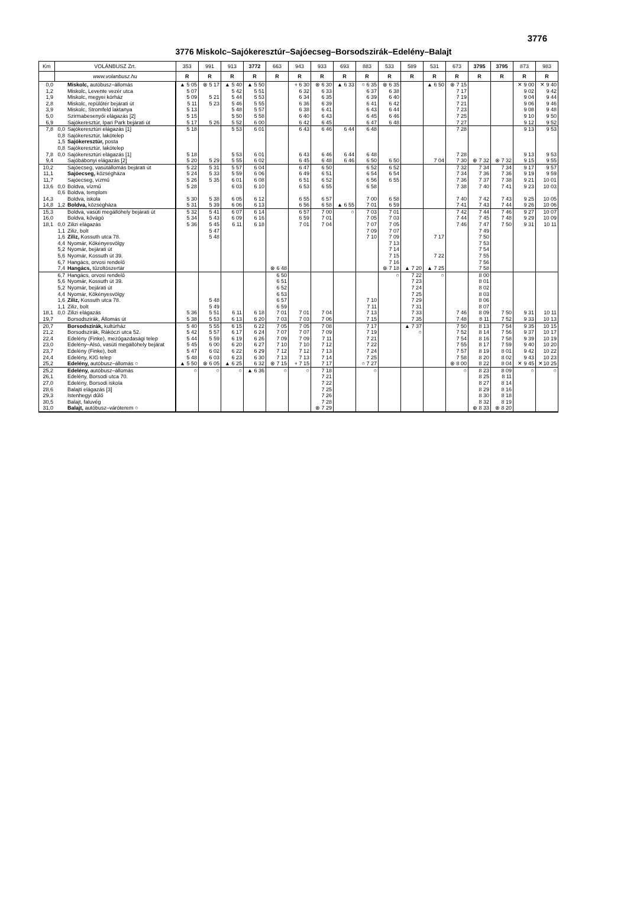3776
3776 Miskolc–Sajókeresztúr–Sajóecseg–Borsodszirák–Edelény–Balajt
| Km | VOLÁNBUSZ Zrt. | | 353 | 991 | 913 | 3772 | 663 | 943 | 933 | 693 | 883 | 533 | 589 | 531 | 673 | 3795 | 3795 | 873 | 983 |
| --- | --- | --- | --- | --- | --- | --- | --- | --- | --- | --- | --- | --- | --- | --- | --- | --- | --- | --- | --- |
| | www.volanbusz.hu | | R | R | R | R | R | R | R | R | R | R | R | R | R | R | R | R | R |
| 0,0 | | Miskolc, autóbusz–állomás | ▲ 5 05 | ⊗ 5 17 | ▲ 5 40 | ▲ 5 50 | | + 6 30 | ⊗ 6 30 | ▲ 6 33 | ○ 6 35 | ⊗ 6 35 | | ▲ 6 50 | ⊗ 7 15 | | | ✕ 9 00 | ✕ 9 40 |
| 1,2 | | Miskolc, Levente vezér utca | 5 07 | | 5 42 | 5 51 | | 6 32 | 6 33 | | 6 37 | 6 38 | | | 7 17 | | | 9 02 | 9 42 |
| 1,9 | | Miskolc, megyei kórház | 5 09 | 5 21 | 5 44 | 5 53 | | 6 34 | 6 35 | | 6 39 | 6 40 | | | 7 19 | | | 9 04 | 9 44 |
| 2,8 | | Miskolc, repülőtér bejárati út | 5 11 | 5 23 | 5 46 | 5 55 | | 6 36 | 6 39 | | 6 41 | 6 42 | | | 7 21 | | | 9 06 | 9 46 |
| 3,9 | | Miskolc, Stromfeld laktanya | 5 13 | | 5 48 | 5 57 | | 6 38 | 6 41 | | 6 43 | 6 44 | | | 7 23 | | | 9 08 | 9 48 |
| 5,0 | | Szirmabesenyői elágazás [2] | 5 15 | | 5 50 | 5 58 | | 6 40 | 6 43 | | 6 45 | 6 46 | | | 7 25 | | | 9 10 | 9 50 |
| 6,9 | | Sajókeresztúr, Ipari Park bejárati út | 5 17 | 5 26 | 5 52 | 6 00 | | 6 42 | 6 45 | | 6 47 | 6 48 | | | 7 27 | | | 9 12 | 9 52 |
| 7,8 | 0,0 | Sajókeresztúri elágazás [1] | 5 18 | | 5 53 | 6 01 | | 6 43 | 6 46 | 6 44 | 6 48 | | | | 7 28 | | | 9 13 | 9 53 |
| | 0,8 | Sajókeresztúr, lakótelep | | | | | | | | | | | | | | | | | |
| | 1,5 | Sajókeresztúr, posta | | | | | | | | | | | | | | | | | |
| | 0,8 | Sajókeresztúr, lakótelep | | | | | | | | | | | | | | | | | |
| 7,8 | 0,0 | Sajókeresztúri elágazás [1] | 5 18 | | 5 53 | 6 01 | | 6 43 | 6 46 | 6 44 | 6 48 | | | | 7 28 | | | 9 13 | 9 53 |
| 9,4 | | Sajóbábonyi elágazás [2] | 5 20 | 5 29 | 5 55 | 6 02 | | 6 45 | 6 48 | 6 46 | 6 50 | 6 50 | | 7 04 | 7 30 | ⊕ 7 32 | ⊗ 7 32 | 9 15 | 9 55 |
| 10,2 | | Sajóecseg, vasútállomás bejárati út | 5 22 | 5 31 | 5 57 | 6 04 | | 6 47 | 6 50 | | 6 52 | 6 52 | | | 7 32 | 7 34 | 7 34 | 9 17 | 9 57 |
| 11,1 | | Sajóecseg, községháza | 5 24 | 5 33 | 5 59 | 6 06 | | 6 49 | 6 51 | | 6 54 | 6 54 | | | 7 34 | 7 36 | 7 36 | 9 19 | 9 59 |
| 11,7 | | Sajóecseg, vízmű | 5 26 | 5 35 | 6 01 | 6 08 | | 6 51 | 6 52 | | 6 56 | 6 55 | | | 7 36 | 7 37 | 7 38 | 9 21 | 10 01 |
| 13,6 | 0,0 | Boldva, vízmű | 5 28 | | 6 03 | 6 10 | | 6 53 | 6 55 | | 6 58 | | | | 7 38 | 7 40 | 7 41 | 9 23 | 10 03 |
| | 0,6 | Boldva, templom | | | | | | | | | | | | | | | | | |
| 14,3 | | Boldva, iskola | 5 30 | 5 38 | 6 05 | 6 12 | | 6 55 | 6 57 | | 7 00 | 6 58 | | | 7 40 | 7 42 | 7 43 | 9 25 | 10 05 |
| 14,8 | 1,2 | Boldva, községháza | 5 31 | 5 39 | 6 06 | 6 13 | | 6 56 | 6 58 | ▲ 6 55 | 7 01 | 6 59 | | | 7 41 | 7 43 | 7 44 | 9 26 | 10 06 |
| 15,3 | | Boldva, vasúti megállóhely bejárati út | 5 32 | 5 41 | 6 07 | 6 14 | | 6 57 | 7 00 | ○ | 7 03 | 7 01 | | | 7 42 | 7 44 | 7 46 | 9 27 | 10 07 |
| 16,0 | | Boldva, kővágó | 5 34 | 5 43 | 6 09 | 6 16 | | 6 59 | 7 01 | | 7 05 | 7 03 | | | 7 44 | 7 45 | 7 48 | 9 29 | 10 09 |
| 18,1 | 0,0 | Zilizi elágazás | 5 36 | 5 45 | 6 11 | 6 18 | | 7 01 | 7 04 | | 7 07 | 7 05 | | | 7 46 | 7 47 | 7 50 | 9 31 | 10 11 |
| | 1,1 | Ziliz, bolt | | 5 47 | | | | | | | 7 09 | 7 07 | | | | 7 49 | | | |
| | 1,6 | Ziliz, Kossuth utca 78. | | 5 48 | | | | | | | 7 10 | 7 09 | | 7 17 | | 7 50 | | | |
| | 4,4 | Nyomár, Kökényesvölgy | | | | | | | | | | 7 13 | | | | 7 53 | | | |
| | 5,2 | Nyomár, bejárati út | | | | | | | | | | 7 14 | | | | 7 54 | | | |
| | 5,6 | Nyomár, Kossuth út 39. | | | | | | | | | | 7 15 | | 7 22 | | 7 55 | | | |
| | 6,7 | Hangács, orvosi rendelő | | | | | | | | | | 7 16 | | | | 7 56 | | | |
| | 7,4 | Hangács, tűzoltószertár | | | | | ⊗ 6 48 | | | | | ⊗ 7 18 | ▲ 7 20 | ▲ 7 25 | | 7 58 | | | |
| | 6,7 | Hangács, orvosi rendelő | | | | | 6 50 | | | | | ○ | 7 22 | ○ | | 8 00 | | | |
| | 5,6 | Nyomár, Kossuth út 39. | | | | | 6 51 | | | | | | 7 23 | | | 8 01 | | | |
| | 5,2 | Nyomár, bejárati út | | | | | 6 52 | | | | | | 7 24 | | | 8 02 | | | |
| | 4,4 | Nyomár, Kökényesvölgy | | | | | 6 53 | | | | | | 7 25 | | | 8 03 | | | |
| | 1,6 | Ziliz, Kossuth utca 78. | | 5 48 | | | 6 57 | | | | 7 10 | | 7 29 | | | 8 06 | | | |
| | 1,1 | Ziliz, bolt | | 5 49 | | | 6 59 | | | | 7 11 | | 7 31 | | | 8 07 | | | |
| 18,1 | 0,0 | Zilizi elágazás | 5 36 | 5 51 | 6 11 | 6 18 | 7 01 | 7 01 | 7 04 | | 7 13 | | 7 33 | | 7 46 | 8 09 | 7 50 | 9 31 | 10 11 |
| 19,7 | | Borsodszirák, Állomás út | 5 38 | 5 53 | 6 13 | 6 20 | 7 03 | 7 03 | 7 06 | | 7 15 | | 7 35 | | 7 48 | 8 11 | 7 52 | 9 33 | 10 13 |
| 20,7 | | Borsodszirák, kultúrház | 5 40 | 5 55 | 6 15 | 6 22 | 7 05 | 7 05 | 7 08 | | 7 17 | | ▲ 7 37 | | 7 50 | 8 13 | 7 54 | 9 35 | 10 15 |
| 21,2 | | Borsodszirák, Rákóczi utca 52. | 5 42 | 5 57 | 6 17 | 6 24 | 7 07 | 7 07 | 7 09 | | 7 19 | | ○ | | 7 52 | 8 14 | 7 56 | 9 37 | 10 17 |
| 22,4 | | Edelény (Finke), mezőgazdasági telep | 5 44 | 5 59 | 6 19 | 6 26 | 7 09 | 7 09 | 7 11 | | 7 21 | | | | 7 54 | 8 16 | 7 58 | 9 39 | 10 19 |
| 23,0 | | Edelény–Alsó, vasúti megállóhely bejárat | 5 45 | 6 00 | 6 20 | 6 27 | 7 10 | 7 10 | 7 12 | | 7 22 | | | | 7 55 | 8 17 | 7 59 | 9 40 | 10 20 |
| 23,7 | | Edelény (Finke), bolt | 5 47 | 6 02 | 6 22 | 6 29 | 7 12 | 7 12 | 7 13 | | 7 24 | | | | 7 57 | 8 19 | 8 01 | 9 42 | 10 22 |
| 24,4 | | Edelény, KIG telep | 5 48 | 6 03 | 6 23 | 6 30 | 7 13 | 7 13 | 7 14 | | 7 25 | | | | 7 58 | 8 20 | 8 02 | 9 43 | 10 23 |
| 25,2 | | Edelény, autóbusz–állomás ○ | ▲ 5 50 | ⊗ 6 05 | ▲ 6 25 | 6 32 | ⊗ 7 15 | + 7 15 | 7 17 | | ○ 7 27 | | | | ⊗ 8 00 | 8 22 | 8 04 | ✕ 9 45 | ✕10 25 |
| 25,2 | | Edelény, autóbusz–állomás | ○ | ○ | ○ | ▲ 6 36 | ○ | ○ | 7 18 | | ○ | | | | ○ | 8 23 | 8 09 | ○ | ○ |
| 26,1 | | Edelény, Borsodi utca 70. | | | | | | | 7 21 | | | | | | | 8 25 | 8 11 | | |
| 27,0 | | Edelény, Borsodi iskola | | | | | | | 7 22 | | | | | | | 8 27 | 8 14 | | |
| 28,6 | | Balajti elágazás [3] | | | | | | | 7 25 | | | | | | | 8 29 | 8 16 | | |
| 29,3 | | Istenhegyi dűlő | | | | | | | 7 26 | | | | | | | 8 30 | 8 18 | | |
| 30,5 | | Balajt, faluvég | | | | | | | 7 28 | | | | | | | 8 32 | 8 19 | | |
| 31,0 | | Balajt, autóbusz–váróterem ○ | | | | | | | ⊗ 7 29 | | | | | | | ⊕ 8 33 | ⊗ 8 20 | | |